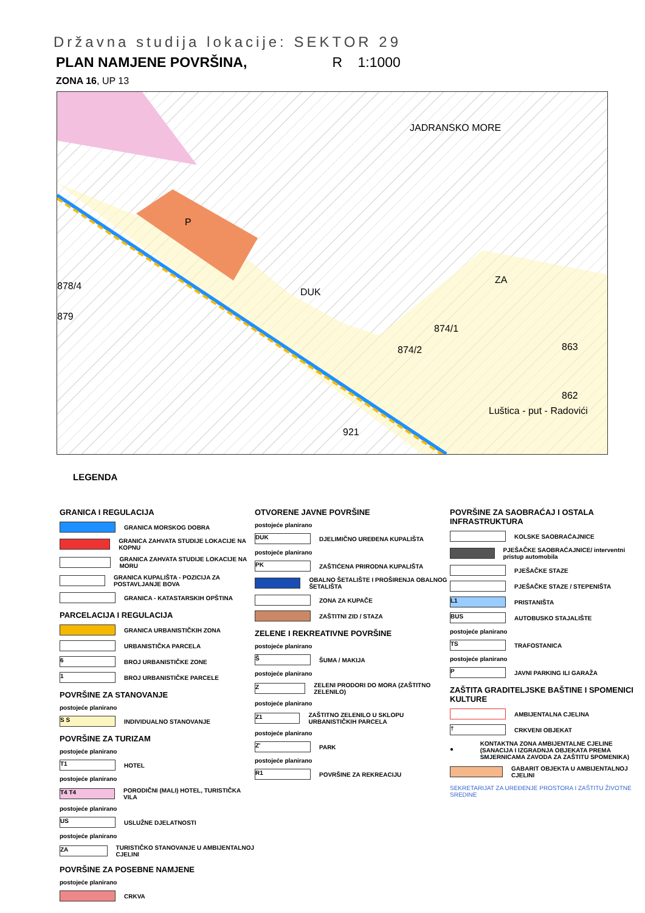Državna studija lokacije: SEKTOR 29
PLAN NAMJENE POVRŠINA, R 1:1000
ZONA 16, UP 13
JADRANSKO MORE
P
DUK
ZA
874/1
874/2 863
862
Luštica - put - Radovići
921
878/4
879
LEGENDA
GRANICA I REGULACIJA
GRANICA MORSKOG DOBRA
GRANICA ZAHVATA STUDIJE LOKACIJE NA KOPNU
GRANICA ZAHVATA STUDIJE LOKACIJE NA MORU
GRANICA KUPALIŠTA - POZICIJA ZA POSTAVLJANJE BOVA
GRANICA - KATASTARSKIH OPŠTINA
PARCELACIJA I REGULACIJA
GRANICA URBANISTIČKIH ZONA
URBANISTIČKA PARCELA
6
BROJ URBANISTIČKE ZONE
1
BROJ URBANISTIČKE PARCELE
POVRŠINE ZA STANOVANJE
postojeće planirano
S S
INDIVIDUALNO STANOVANJE
POVRŠINE ZA TURIZAM
postojeće planirano
T1
HOTEL
postojeće planirano
T4 T4
PORODIČNI (MALI) HOTEL, TURISTIČKA VILA
postojeće planirano
US
USLUŽNE DJELATNOSTI
postojeće planirano
ZA
TURISTIČKO STANOVANJE U AMBIJENTALNOJ CJELINI
POVRŠINE ZA POSEBNE NAMJENE
postojeće planirano
CRKVA
OTVORENE JAVNE POVRŠINE
postojeće planirano
DUK
DJELIMIČNO UREĐENA KUPALIŠTA
postojeće planirano
PK
ZAŠTIĆENA PRIRODNA KUPALIŠTA
OBALNO ŠETALIŠTE I PROŠIRENJA OBALNOG ŠETALIŠTA
ZONA ZA KUPAČE
ZAŠTITNI ZID / STAZA
ZELENE I REKREATIVNE POVRŠINE
postojeće planirano
Š
ŠUMA / MAKIJA
postojeće planirano
Z
ZELENI PRODORI DO MORA (ZAŠTITNO ZELENILO)
postojeće planirano
Z1
ZAŠTITNO ZELENILO U SKLOPU URBANISTIČKIH PARCELA
postojeće planirano
Z'
PARK
postojeće planirano
R1
POVRŠINE ZA REKREACIJU
POVRŠINE ZA SAOBRAĆAJ I OSTALA INFRASTRUKTURA
KOLSKE SAOBRAĆAJNICE
PJEŠAČKE SAOBRAĆAJNICE/ interventni pristup automobila
PJEŠAČKE STAZE
PJEŠAČKE STAZE / STEPENIŠTA
L1
PRISTANIŠTA
BUS
AUTOBUSKO STAJALIŠTE
postojeće planirano
TS
TRAFOSTANICA
postojeće planirano
P
JAVNI PARKING ILI GARAŽA
ZAŠTITA GRADITELJSKE BAŠTINE I SPOMENICI KULTURE
AMBIJENTALNA CJELINA
†
CRKVENI OBJEKAT
●
KONTAKTNA ZONA AMBIJENTALNE CJELINE (SANACIJA I IZGRADNJA OBJEKATA PREMA SMJERNICAMA ZAVODA ZA ZAŠTITU SPOMENIKA)
GABARIT OBJEKTA U AMBIJENTALNOJ CJELINI
SEKRETARIJAT ZA UREĐENJE PROSTORA I ZAŠTITU ŽIVOTNE SREDINE